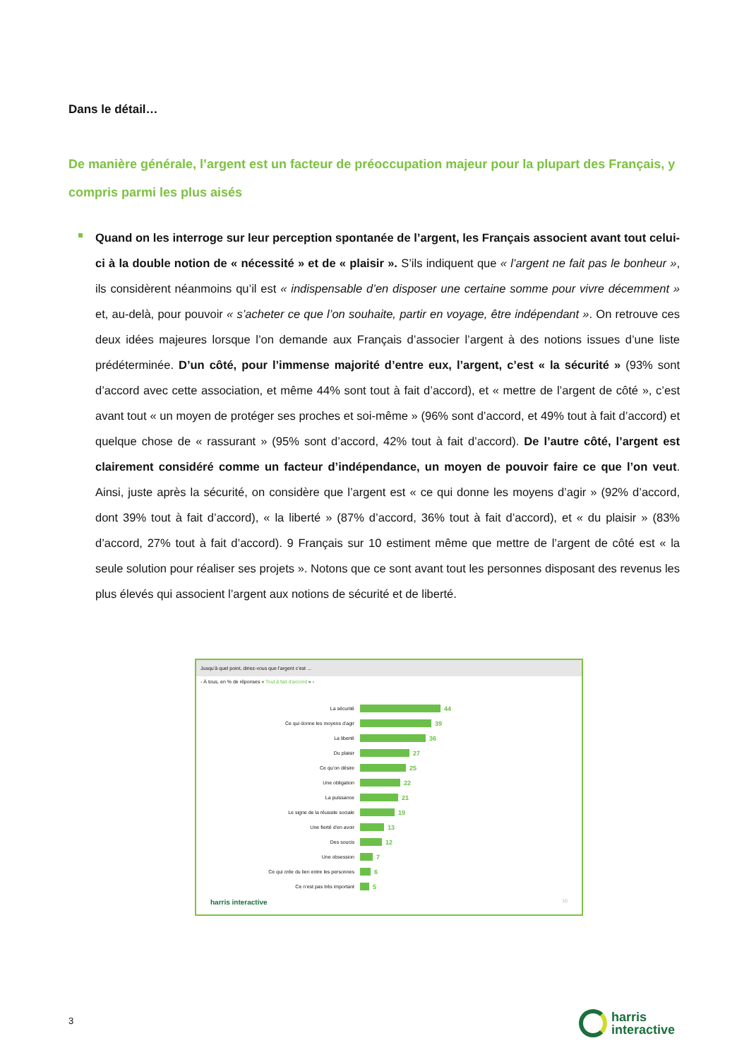Dans le détail…
De manière générale, l’argent est un facteur de préoccupation majeur pour la plupart des Français, y compris parmi les plus aisés
Quand on les interroge sur leur perception spontanée de l’argent, les Français associent avant tout celui-ci à la double notion de « nécessité » et de « plaisir ». S’ils indiquent que « l’argent ne fait pas le bonheur », ils considèrent néanmoins qu’il est « indispensable d’en disposer une certaine somme pour vivre décemment » et, au-delà, pour pouvoir « s’acheter ce que l’on souhaite, partir en voyage, être indépendant ». On retrouve ces deux idées majeures lorsque l’on demande aux Français d’associer l’argent à des notions issues d’une liste prédéterminée. D’un côté, pour l’immense majorité d’entre eux, l’argent, c’est « la sécurité » (93% sont d’accord avec cette association, et même 44% sont tout à fait d’accord), et « mettre de l’argent de côté », c’est avant tout « un moyen de protéger ses proches et soi-même » (96% sont d’accord, et 49% tout à fait d’accord) et quelque chose de « rassurant » (95% sont d’accord, 42% tout à fait d’accord). De l’autre côté, l’argent est clairement considéré comme un facteur d’indépendance, un moyen de pouvoir faire ce que l’on veut. Ainsi, juste après la sécurité, on considère que l’argent est « ce qui donne les moyens d’agir » (92% d’accord, dont 39% tout à fait d’accord), « la liberté » (87% d’accord, 36% tout à fait d’accord), et « du plaisir » (83% d’accord, 27% tout à fait d’accord). 9 Français sur 10 estiment même que mettre de l’argent de côté est « la seule solution pour réaliser ses projets ». Notons que ce sont avant tout les personnes disposant des revenus les plus élevés qui associent l’argent aux notions de sécurité et de liberté.
Jusqu’à quel point, diriez-vous que l’argent c’est …
- À tous, en % de réponses « Tout à fait d’accord » -
La sécurité
44
Ce qui donne les moyens d’agir
39
La liberté
36
Du plaisir
27
Ce qu’on désire
25
Une obligation
22
La puissance
21
Le signe de la réussite sociale
19
Une fierté d’en avoir
13
Des soucis
12
Une obsession
7
Ce qui crée du lien entre les personnes
6
Ce n’est pas très important
5
harris interactive 10
3
harris
interactive